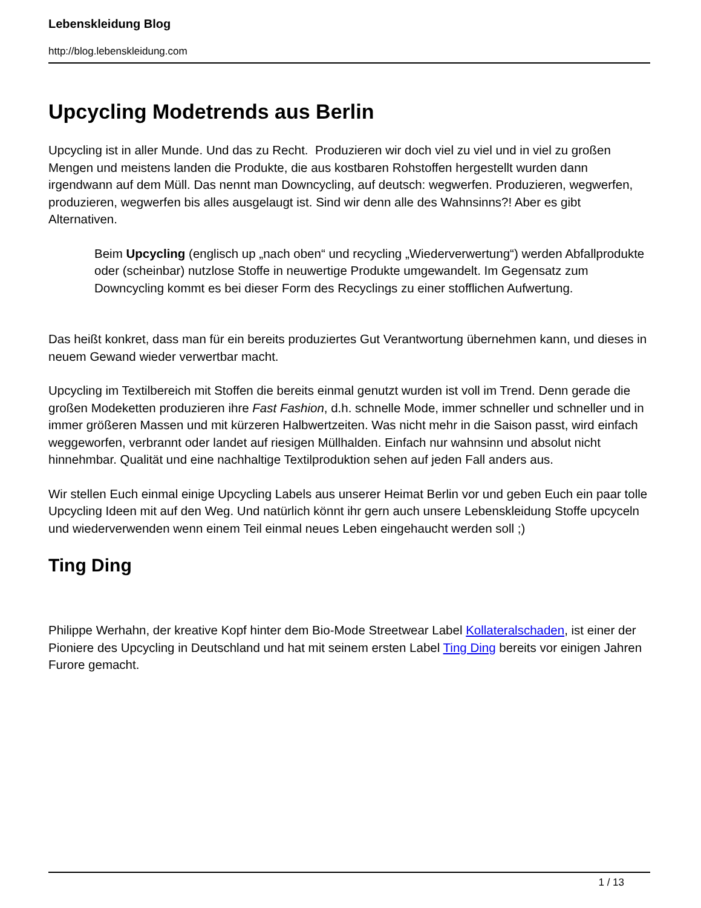Lebenskleidung Blog
http://blog.lebenskleidung.com
Upcycling Modetrends aus Berlin
Upcycling ist in aller Munde. Und das zu Recht. Produzieren wir doch viel zu viel und in viel zu großen Mengen und meistens landen die Produkte, die aus kostbaren Rohstoffen hergestellt wurden dann irgendwann auf dem Müll. Das nennt man Downcycling, auf deutsch: wegwerfen. Produzieren, wegwerfen, produzieren, wegwerfen bis alles ausgelaugt ist. Sind wir denn alle des Wahnsinns?! Aber es gibt Alternativen.
Beim Upcycling (englisch up „nach oben“ und recycling „Wiederverwertung“) werden Abfallprodukte oder (scheinbar) nutzlose Stoffe in neuwertige Produkte umgewandelt. Im Gegensatz zum Downcycling kommt es bei dieser Form des Recyclings zu einer stofflichen Aufwertung.
Das heißt konkret, dass man für ein bereits produziertes Gut Verantwortung übernehmen kann, und dieses in neuem Gewand wieder verwertbar macht.
Upcycling im Textilbereich mit Stoffen die bereits einmal genutzt wurden ist voll im Trend. Denn gerade die großen Modeketten produzieren ihre Fast Fashion, d.h. schnelle Mode, immer schneller und schneller und in immer größeren Massen und mit kürzeren Halbwertzeiten. Was nicht mehr in die Saison passt, wird einfach weggeworfen, verbrannt oder landet auf riesigen Müllhalden. Einfach nur wahnsinn und absolut nicht hinnehmbar. Qualität und eine nachhaltige Textilproduktion sehen auf jeden Fall anders aus.
Wir stellen Euch einmal einige Upcycling Labels aus unserer Heimat Berlin vor und geben Euch ein paar tolle Upcycling Ideen mit auf den Weg. Und natürlich könnt ihr gern auch unsere Lebenskleidung Stoffe upcyceln und wiederverwenden wenn einem Teil einmal neues Leben eingehaucht werden soll ;)
Ting Ding
Philippe Werhahn, der kreative Kopf hinter dem Bio-Mode Streetwear Label Kollateralschaden, ist einer der Pioniere des Upcycling in Deutschland und hat mit seinem ersten Label Ting Ding bereits vor einigen Jahren Furore gemacht.
1 / 13